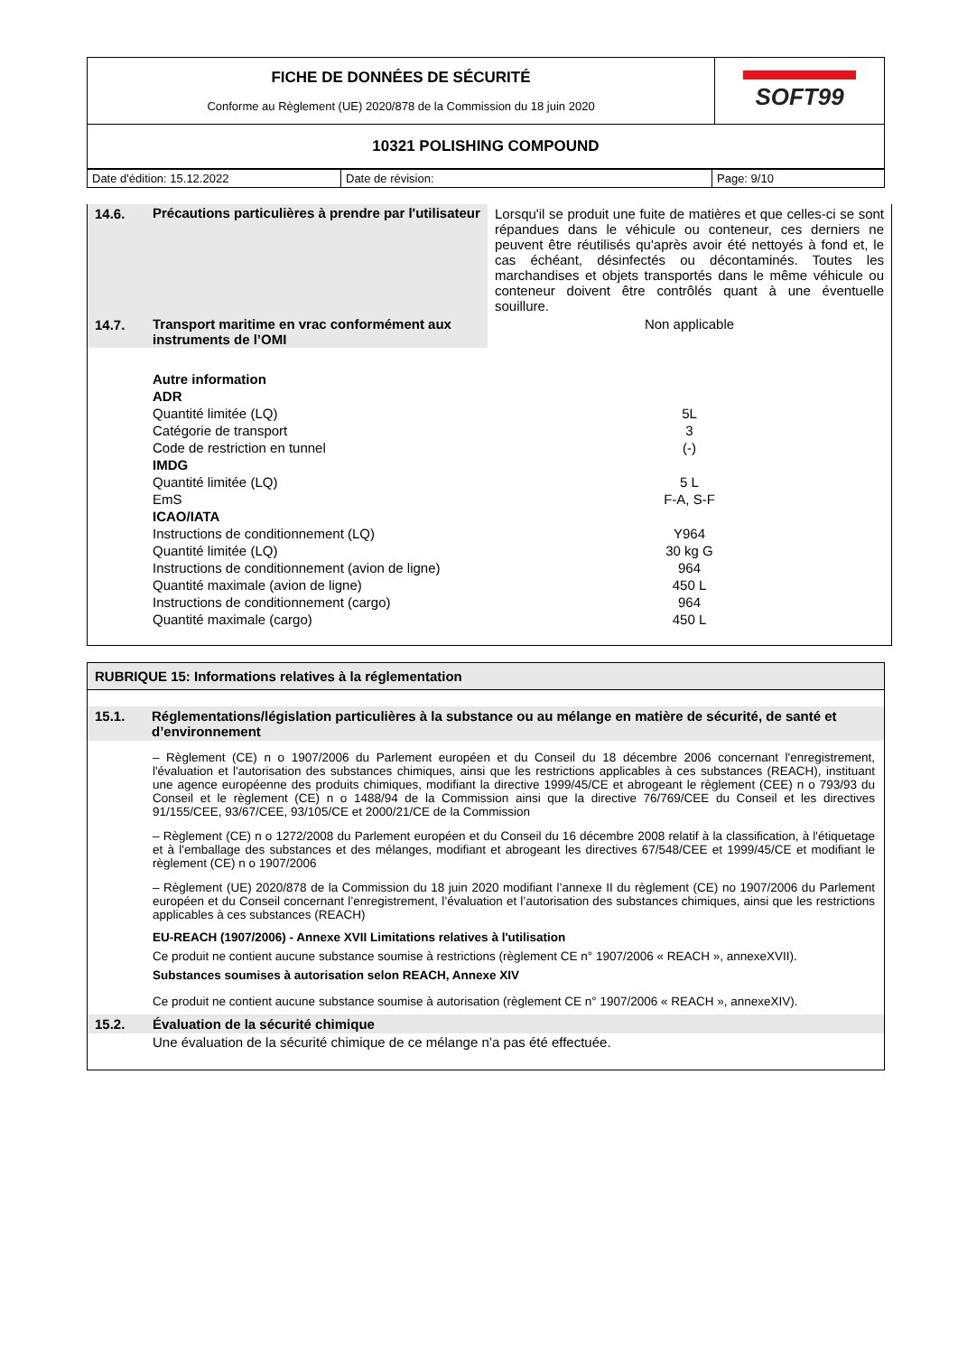| FICHE DE DONNÉES DE SÉCURITÉ Conforme au Règlement (UE) 2020/878 de la Commission du 18 juin 2020 | SOFT99 |
| 10321 POLISHING COMPOUND | |
| Date d'édition: 15.12.2022 | Date de révision: | Page: 9/10 |
| 14.6. | Précautions particulières à prendre par l'utilisateur | Lorsqu'il se produit une fuite de matières et que celles-ci se sont répandues dans le véhicule ou conteneur, ces derniers ne peuvent être réutilisés qu'après avoir été nettoyés à fond et, le cas échéant, désinfectés ou décontaminés. Toutes les marchandises et objets transportés dans le même véhicule ou conteneur doivent être contrôlés quant à une éventuelle souillure. |
| 14.7. | Transport maritime en vrac conformément aux instruments de l’OMI | Non applicable |
| | Autre information | |
| | ADR | |
| | Quantité limitée (LQ) | 5L |
| | Catégorie de transport | 3 |
| | Code de restriction en tunnel | (-) |
| | IMDG | |
| | Quantité limitée (LQ) | 5 L |
| | EmS | F-A, S-F |
| | ICAO/IATA | |
| | Instructions de conditionnement (LQ) | Y964 |
| | Quantité limitée (LQ) | 30 kg G |
| | Instructions de conditionnement (avion de ligne) | 964 |
| | Quantité maximale (avion de ligne) | 450 L |
| | Instructions de conditionnement (cargo) | 964 |
| | Quantité maximale (cargo) | 450 L |
RUBRIQUE 15: Informations relatives à la réglementation
| 15.1. | Réglementations/législation particulières à la substance ou au mélange en matière de sécurité, de santé et d’environnement |
| | – Règlement (CE) n o 1907/2006 du Parlement européen et du Conseil du 18 décembre 2006 concernant l'enregistrement, l'évaluation et l'autorisation des substances chimiques, ainsi que les restrictions applicables à ces substances (REACH), instituant une agence européenne des produits chimiques, modifiant la directive 1999/45/CE et abrogeant le règlement (CEE) n o 793/93 du Conseil et le règlement (CE) n o 1488/94 de la Commission ainsi que la directive 76/769/CEE du Conseil et les directives 91/155/CEE, 93/67/CEE, 93/105/CE et 2000/21/CE de la Commission – Règlement (CE) n o 1272/2008 du Parlement européen et du Conseil du 16 décembre 2008 relatif à la classification, à l'étiquetage et à l'emballage des substances et des mélanges, modifiant et abrogeant les directives 67/548/CEE et 1999/45/CE et modifiant le règlement (CE) n o 1907/2006 – Règlement (UE) 2020/878 de la Commission du 18 juin 2020 modifiant l’annexe II du règlement (CE) no 1907/2006 du Parlement européen et du Conseil concernant l’enregistrement, l’évaluation et l’autorisation des substances chimiques, ainsi que les restrictions applicables à ces substances (REACH) EU-REACH (1907/2006) - Annexe XVII Limitations relatives à l'utilisation Ce produit ne contient aucune substance soumise à restrictions (règlement CE n° 1907/2006 « REACH », annexeXVII). Substances soumises à autorisation selon REACH, Annexe XIV Ce produit ne contient aucune substance soumise à autorisation (règlement CE n° 1907/2006 « REACH », annexeXIV). |
| 15.2. | Évaluation de la sécurité chimique |
| | Une évaluation de la sécurité chimique de ce mélange n’a pas été effectuée. |